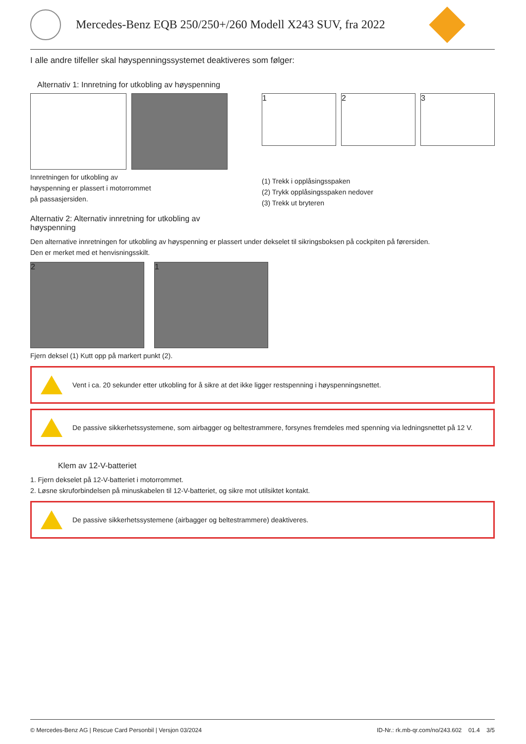Mercedes-Benz EQB 250/250+/260 Modell X243 SUV, fra 2022
I alle andre tilfeller skal høyspenningssystemet deaktiveres som følger:
Alternativ 1: Innretning for utkobling av høyspenning
Innretningen for utkobling av
høyspenning er plassert i motorrommet
på passasjersiden.
1 2 3
(1) Trekk i opplåsingsspaken
(2) Trykk opplåsingsspaken nedover
(3) Trekk ut bryteren
Alternativ 2: Alternativ innretning for utkobling av
høyspenning
Den alternative innretningen for utkobling av høyspenning er plassert under dekselet til sikringsboksen på cockpiten på førersiden.
Den er merket med et henvisningsskilt.
2 1
Fjern deksel (1) Kutt opp på markert punkt (2).
Vent i ca. 20 sekunder etter utkobling for å sikre at det ikke ligger restspenning i høyspenningsnettet.
De passive sikkerhetssystemene, som airbagger og beltestrammere, forsynes fremdeles med spenning via ledningsnettet på 12 V.
Klem av 12-V-batteriet
1. Fjern dekselet på 12-V-batteriet i motorrommet.
2. Løsne skruforbindelsen på minuskabelen til 12-V-batteriet, og sikre mot utilsiktet kontakt.
De passive sikkerhetssystemene (airbagger og beltestrammere) deaktiveres.
© Mercedes-Benz AG | Rescue Card Personbil | Versjon 03/2024 ID-Nr.: rk.mb-qr.com/no/243.602 01.4 3/5